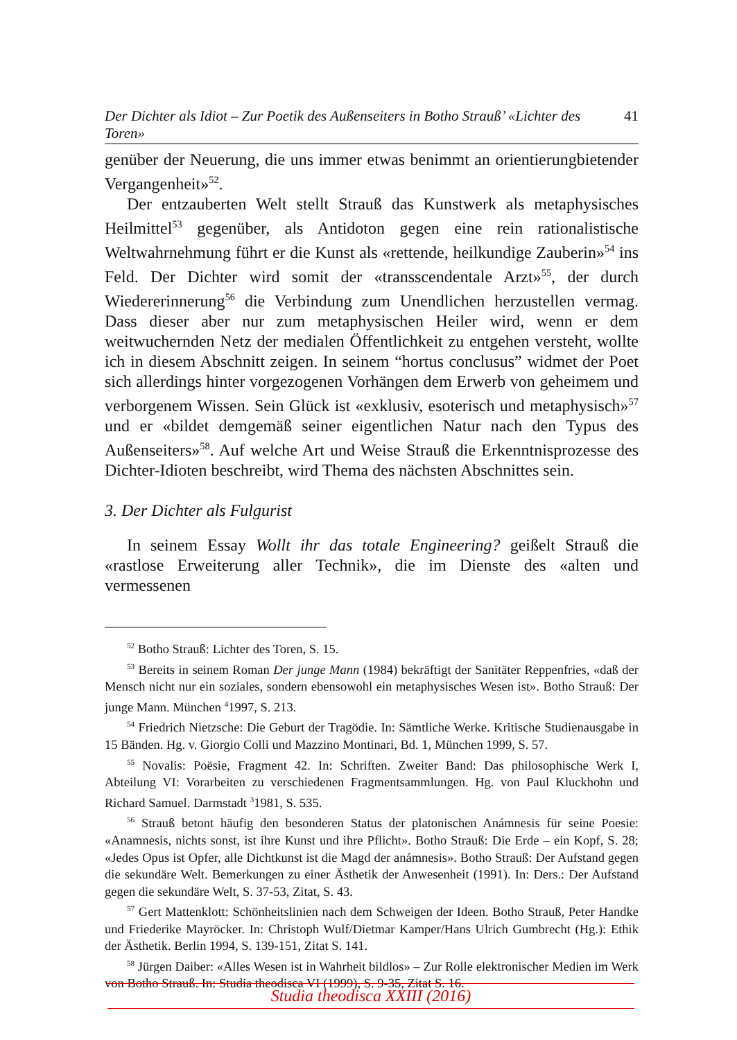Der Dichter als Idiot – Zur Poetik des Außenseiters in Botho Strauß’ «Lichter des Toren» 41
genüber der Neuerung, die uns immer etwas benimmt an orientierungbietender Vergangenheit»<sup>52</sup>.
Der entzauberten Welt stellt Strauß das Kunstwerk als metaphysisches Heilmittel<sup>53</sup> gegenüber, als Antidoton gegen eine rein rationalistische Weltwahrnehmung führt er die Kunst als «rettende, heilkundige Zauberin»<sup>54</sup> ins Feld. Der Dichter wird somit der «transscendentale Arzt»<sup>55</sup>, der durch Wiedererinnerung<sup>56</sup> die Verbindung zum Unendlichen herzustellen vermag. Dass dieser aber nur zum metaphysischen Heiler wird, wenn er dem weitwuchernden Netz der medialen Öffentlichkeit zu entgehen versteht, wollte ich in diesem Abschnitt zeigen. In seinem “hortus conclusus” widmet der Poet sich allerdings hinter vorgezogenen Vorhängen dem Erwerb von geheimem und verborgenem Wissen. Sein Glück ist «exklusiv, esoterisch und metaphysisch»<sup>57</sup> und er «bildet demgemäß seiner eigentlichen Natur nach den Typus des Außenseiters»<sup>58</sup>. Auf welche Art und Weise Strauß die Erkenntnisprozesse des Dichter-Idioten beschreibt, wird Thema des nächsten Abschnittes sein.
3. Der Dichter als Fulgurist
In seinem Essay Wollt ihr das totale Engineering? geißelt Strauß die «rastlose Erweiterung aller Technik», die im Dienste des «alten und vermessenen
<sup>52</sup> Botho Strauß: Lichter des Toren, S. 15.
<sup>53</sup> Bereits in seinem Roman Der junge Mann (1984) bekräftigt der Sanitäter Reppenfries, «daß der Mensch nicht nur ein soziales, sondern ebensowohl ein metaphysisches Wesen ist». Botho Strauß: Der junge Mann. München <sup>4</sup>1997, S. 213.
<sup>54</sup> Friedrich Nietzsche: Die Geburt der Tragödie. In: Sämtliche Werke. Kritische Studienausgabe in 15 Bänden. Hg. v. Giorgio Colli und Mazzino Montinari, Bd. 1, München 1999, S. 57.
<sup>55</sup> Novalis: Poësie, Fragment 42. In: Schriften. Zweiter Band: Das philosophische Werk I, Abteilung VI: Vorarbeiten zu verschiedenen Fragmentsammlungen. Hg. von Paul Kluckhohn und Richard Samuel. Darmstadt <sup>3</sup>1981, S. 535.
<sup>56</sup> Strauß betont häufig den besonderen Status der platonischen Anámnesis für seine Poesie: «Anamnesis, nichts sonst, ist ihre Kunst und ihre Pflicht». Botho Strauß: Die Erde – ein Kopf, S. 28; «Jedes Opus ist Opfer, alle Dichtkunst ist die Magd der anámnesis». Botho Strauß: Der Aufstand gegen die sekundäre Welt. Bemerkungen zu einer Ästhetik der Anwesenheit (1991). In: Ders.: Der Aufstand gegen die sekundäre Welt, S. 37-53, Zitat, S. 43.
<sup>57</sup> Gert Mattenklott: Schönheitslinien nach dem Schweigen der Ideen. Botho Strauß, Peter Handke und Friederike Mayröcker. In: Christoph Wulf/Dietmar Kamper/Hans Ulrich Gumbrecht (Hg.): Ethik der Ästhetik. Berlin 1994, S. 139-151, Zitat S. 141.
<sup>58</sup> Jürgen Daiber: «Alles Wesen ist in Wahrheit bildlos» – Zur Rolle elektronischer Medien im Werk von Botho Strauß. In: Studia theodisca VI (1999), S. 9-35, Zitat S. 16.
Studia theodisca XXIII (2016)